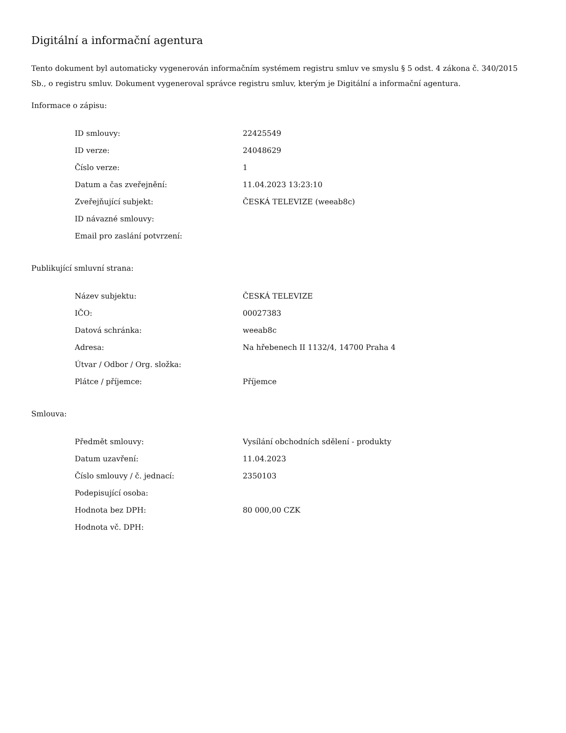Digitální a informační agentura
Tento dokument byl automaticky vygenerován informačním systémem registru smluv ve smyslu § 5 odst. 4 zákona č. 340/2015 Sb., o registru smluv. Dokument vygeneroval správce registru smluv, kterým je Digitální a informační agentura.
Informace o zápisu:
| ID smlouvy: | 22425549 |
| ID verze: | 24048629 |
| Číslo verze: | 1 |
| Datum a čas zveřejnění: | 11.04.2023 13:23:10 |
| Zveřejňující subjekt: | ČESKÁ TELEVIZE (weeab8c) |
| ID návazné smlouvy: | |
| Email pro zaslání potvrzení: | |
Publikující smluvní strana:
| Název subjektu: | ČESKÁ TELEVIZE |
| IČO: | 00027383 |
| Datová schránka: | weeab8c |
| Adresa: | Na hřebenech II 1132/4, 14700 Praha 4 |
| Útvar / Odbor / Org. složka: | |
| Plátce / příjemce: | Příjemce |
Smlouva:
| Předmět smlouvy: | Vysílání obchodních sdělení - produkty |
| Datum uzavření: | 11.04.2023 |
| Číslo smlouvy / č. jednací: | 2350103 |
| Podepisující osoba: | |
| Hodnota bez DPH: | 80 000,00 CZK |
| Hodnota vč. DPH: | |